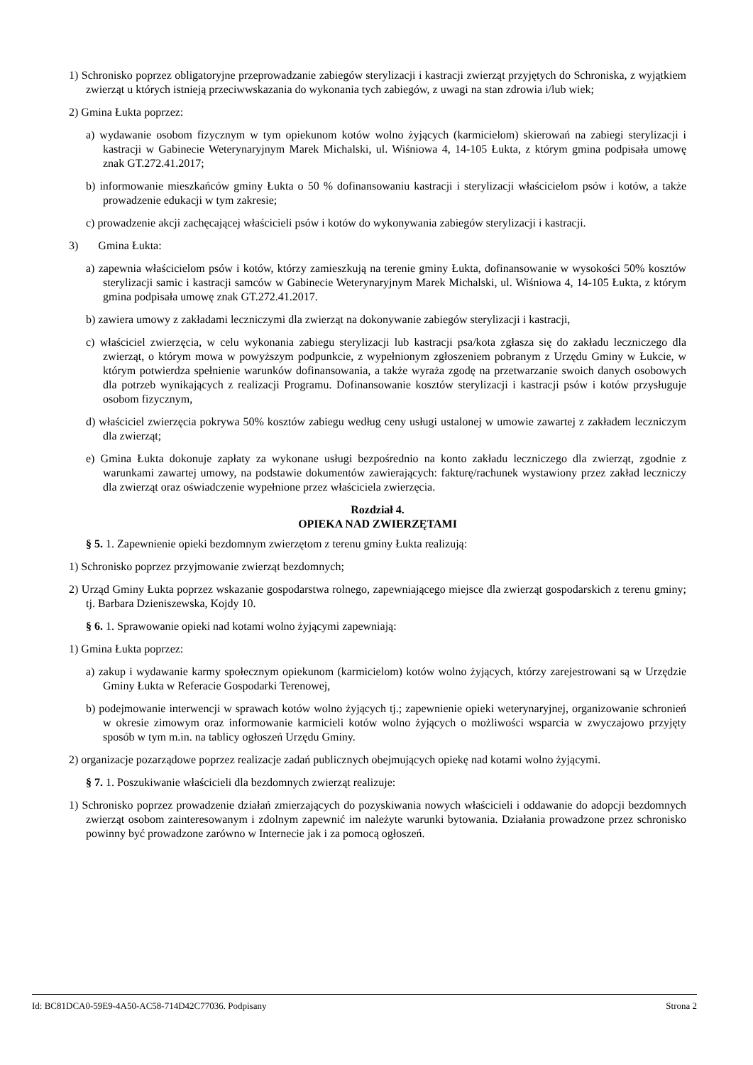1) Schronisko poprzez obligatoryjne przeprowadzanie zabiegów sterylizacji i kastracji zwierząt przyjętych do Schroniska, z wyjątkiem zwierząt u których istnieją przeciwwskazania do wykonania tych zabiegów, z uwagi na stan zdrowia i/lub wiek;
2) Gmina Łukta poprzez:
a) wydawanie osobom fizycznym w tym opiekunom kotów wolno żyjących (karmicielom) skierowań na zabiegi sterylizacji i kastracji w Gabinecie Weterynaryjnym Marek Michalski, ul. Wiśniowa 4, 14-105 Łukta, z którym gmina podpisała umowę znak GT.272.41.2017;
b) informowanie mieszkańców gminy Łukta o 50 % dofinansowaniu kastracji i sterylizacji właścicielom psów i kotów, a także prowadzenie edukacji w tym zakresie;
c) prowadzenie akcji zachęcającej właścicieli psów i kotów do wykonywania zabiegów sterylizacji i kastracji.
3) Gmina Łukta:
a) zapewnia właścicielom psów i kotów, którzy zamieszkują na terenie gminy Łukta, dofinansowanie w wysokości 50% kosztów sterylizacji samic i kastracji samców w Gabinecie Weterynaryjnym Marek Michalski, ul. Wiśniowa 4, 14-105 Łukta, z którym gmina podpisała umowę znak GT.272.41.2017.
b) zawiera umowy z zakładami leczniczymi dla zwierząt na dokonywanie zabiegów sterylizacji i kastracji,
c) właściciel zwierzęcia, w celu wykonania zabiegu sterylizacji lub kastracji psa/kota zgłasza się do zakładu leczniczego dla zwierząt, o którym mowa w powyższym podpunkcie, z wypełnionym zgłoszeniem pobranym z Urzędu Gminy w Łukcie, w którym potwierdza spełnienie warunków dofinansowania, a także wyraża zgodę na przetwarzanie swoich danych osobowych dla potrzeb wynikających z realizacji Programu. Dofinansowanie kosztów sterylizacji i kastracji psów i kotów przysługuje osobom fizycznym,
d) właściciel zwierzęcia pokrywa 50% kosztów zabiegu według ceny usługi ustalonej w umowie zawartej z zakładem leczniczym dla zwierząt;
e) Gmina Łukta dokonuje zapłaty za wykonane usługi bezpośrednio na konto zakładu leczniczego dla zwierząt, zgodnie z warunkami zawartej umowy, na podstawie dokumentów zawierających: fakturę/rachunek wystawiony przez zakład leczniczy dla zwierząt oraz oświadczenie wypełnione przez właściciela zwierzęcia.
Rozdział 4.
OPIEKA NAD ZWIERZĘTAMI
§ 5. 1. Zapewnienie opieki bezdomnym zwierzętom z terenu gminy Łukta realizują:
1) Schronisko poprzez przyjmowanie zwierząt bezdomnych;
2) Urząd Gminy Łukta poprzez wskazanie gospodarstwa rolnego, zapewniającego miejsce dla zwierząt gospodarskich z terenu gminy; tj. Barbara Dzieniszewska, Kojdy 10.
§ 6. 1. Sprawowanie opieki nad kotami wolno żyjącymi zapewniają:
1) Gmina Łukta poprzez:
a) zakup i wydawanie karmy społecznym opiekunom (karmicielom) kotów wolno żyjących, którzy zarejestrowani są w Urzędzie Gminy Łukta w Referacie Gospodarki Terenowej,
b) podejmowanie interwencji w sprawach kotów wolno żyjących tj.; zapewnienie opieki weterynaryjnej, organizowanie schronień w okresie zimowym oraz informowanie karmicieli kotów wolno żyjących o możliwości wsparcia w zwyczajowo przyjęty sposób w tym m.in. na tablicy ogłoszeń Urzędu Gminy.
2) organizacje pozarządowe poprzez realizacje zadań publicznych obejmujących opiekę nad kotami wolno żyjącymi.
§ 7. 1. Poszukiwanie właścicieli dla bezdomnych zwierząt realizuje:
1) Schronisko poprzez prowadzenie działań zmierzających do pozyskiwania nowych właścicieli i oddawanie do adopcji bezdomnych zwierząt osobom zainteresowanym i zdolnym zapewnić im należyte warunki bytowania. Działania prowadzone przez schronisko powinny być prowadzone zarówno w Internecie jak i za pomocą ogłoszeń.
Id: BC81DCA0-59E9-4A50-AC58-714D42C77036. Podpisany Strona 2